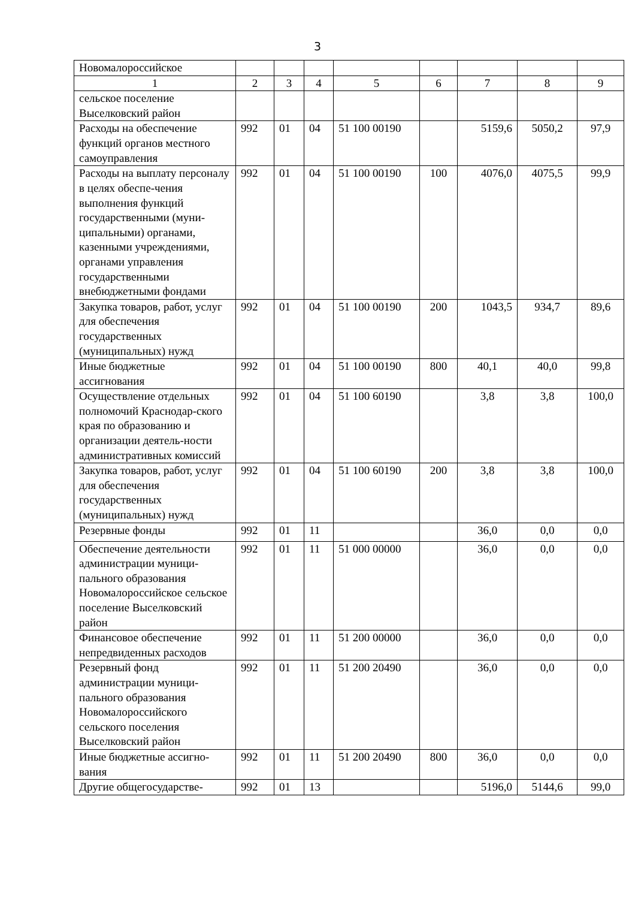3
| Новомалороссийское | | | | | | | | |
| 1 | 2 | 3 | 4 | 5 | 6 | 7 | 8 | 9 |
| сельское поселение Выселковский район | | | | | | | | |
| Расходы на обеспечение функций органов местного самоуправления | 992 | 01 | 04 | 51 100 00190 | | 5159,6 | 5050,2 | 97,9 |
| Расходы на выплату персоналу в целях обеспе-чения выполнения функций государственными (муни-ципальными) органами, казенными учреждениями, органами управления государственными внебюджетными фондами | 992 | 01 | 04 | 51 100 00190 | 100 | 4076,0 | 4075,5 | 99,9 |
| Закупка товаров, работ, услуг для обеспечения государственных (муниципальных) нужд | 992 | 01 | 04 | 51 100 00190 | 200 | 1043,5 | 934,7 | 89,6 |
| Иные бюджетные ассигнования | 992 | 01 | 04 | 51 100 00190 | 800 | 40,1 | 40,0 | 99,8 |
| Осуществление отдельных полномочий Краснодар-ского края по образованию и организации деятель-ности административных комиссий | 992 | 01 | 04 | 51 100 60190 | | 3,8 | 3,8 | 100,0 |
| Закупка товаров, работ, услуг для обеспечения государственных (муниципальных) нужд | 992 | 01 | 04 | 51 100 60190 | 200 | 3,8 | 3,8 | 100,0 |
| Резервные фонды | 992 | 01 | 11 | | | 36,0 | 0,0 | 0,0 |
| Обеспечение деятельности администрации муници-пального образования Новомалороссийское сельское поселение Выселковский район | 992 | 01 | 11 | 51 000 00000 | | 36,0 | 0,0 | 0,0 |
| Финансовое обеспечение непредвиденных расходов | 992 | 01 | 11 | 51 200 00000 | | 36,0 | 0,0 | 0,0 |
| Резервный фонд администрации муници-пального образования Новомалороссийского сельского поселения Выселковский район | 992 | 01 | 11 | 51 200 20490 | | 36,0 | 0,0 | 0,0 |
| Иные бюджетные ассигно-вания | 992 | 01 | 11 | 51 200 20490 | 800 | 36,0 | 0,0 | 0,0 |
| Другие общегосударстве- | 992 | 01 | 13 | | | 5196,0 | 5144,6 | 99,0 |